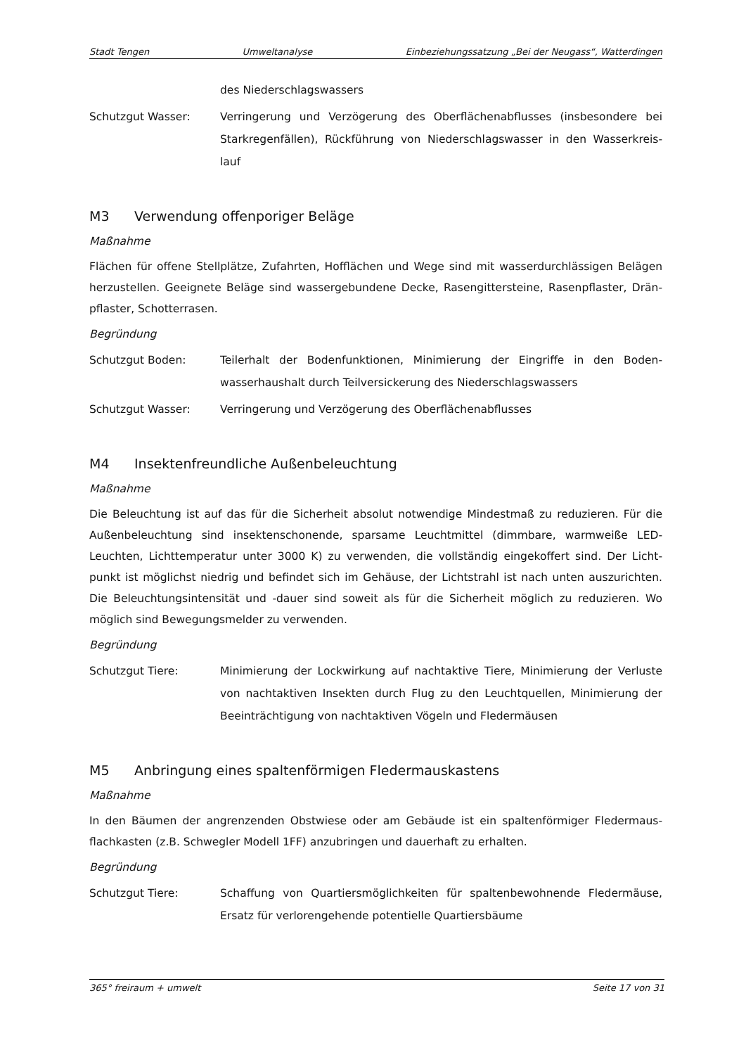Stadt Tengen Umweltanalyse Einbeziehungssatzung „Bei der Neugass“, Watterdingen
des Niederschlagswassers
Schutzgut Wasser: Verringerung und Verzögerung des Oberflächenabflusses (insbesondere bei Starkregenfällen), Rückführung von Niederschlagswasser in den Wasserkreis-lauf
M3 Verwendung offenporiger Beläge
Maßnahme
Flächen für offene Stellplätze, Zufahrten, Hofflächen und Wege sind mit wasserdurchlässigen Belägen herzustellen. Geeignete Beläge sind wassergebundene Decke, Rasengittersteine, Rasenpflaster, Drän-pflaster, Schotterrasen.
Begründung
Schutzgut Boden: Teilerhalt der Bodenfunktionen, Minimierung der Eingriffe in den Boden-wasserhaushalt durch Teilversickerung des Niederschlagswassers
Schutzgut Wasser: Verringerung und Verzögerung des Oberflächenabflusses
M4 Insektenfreundliche Außenbeleuchtung
Maßnahme
Die Beleuchtung ist auf das für die Sicherheit absolut notwendige Mindestmaß zu reduzieren. Für die Außenbeleuchtung sind insektenschonende, sparsame Leuchtmittel (dimmbare, warmweiße LED-Leuchten, Lichttemperatur unter 3000 K) zu verwenden, die vollständig eingekoffert sind. Der Licht-punkt ist möglichst niedrig und befindet sich im Gehäuse, der Lichtstrahl ist nach unten auszurichten. Die Beleuchtungsintensität und -dauer sind soweit als für die Sicherheit möglich zu reduzieren. Wo möglich sind Bewegungsmelder zu verwenden.
Begründung
Schutzgut Tiere: Minimierung der Lockwirkung auf nachtaktive Tiere, Minimierung der Verluste von nachtaktiven Insekten durch Flug zu den Leuchtquellen, Minimierung der Beeinträchtigung von nachtaktiven Vögeln und Fledermäusen
M5 Anbringung eines spaltenförmigen Fledermauskastens
Maßnahme
In den Bäumen der angrenzenden Obstwiese oder am Gebäude ist ein spaltenförmiger Fledermaus-flachkasten (z.B. Schwegler Modell 1FF) anzubringen und dauerhaft zu erhalten.
Begründung
Schutzgut Tiere: Schaffung von Quartiersmöglichkeiten für spaltenbewohnende Fledermäuse, Ersatz für verlorengehende potentielle Quartiersbäume
365° freiraum + umwelt Seite 17 von 31